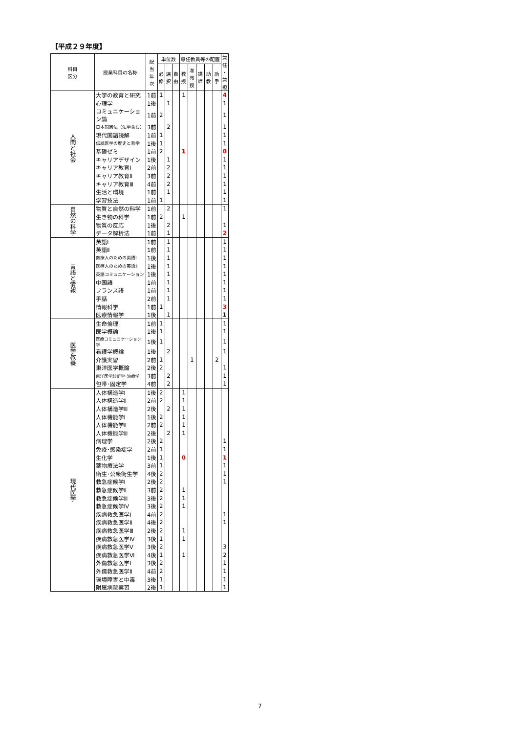【平成２９年度】
| 科目 区分 | 授業科目の名称 | 配 当 年 次 | 単位数 | | | 専任教員等の配置 | | | | | 兼 任 ・ 兼 担 |
| --- | --- | --- | --- | --- | --- | --- | --- | --- | --- | --- | --- |
| | | | 必 修 | 選 択 | 自 由 | 教 授 | 准 教 授 | 講 師 | 助 教 | 助 手 | |
| 人間と社会 | 大学の教育と研究 | 1前 | 1 | | | 1 | | | | | 4 |
| | 心理学 | 1後 | | 1 | | | | | | | 1 |
| | コミュニケーション論 | 1前 | 2 | | | | | | | | 1 |
| | 日本国憲法（法学含む） | 3前 | | 2 | | | | | | | 1 |
| | 現代国語読解 | 1前 | 1 | | | | | | | | 1 |
| | 伝統医学の歴史と哲学 | 1後 | 1 | | | | | | | | 1 |
| | 基礎ゼミ | 1前 | 2 | | | 1 | | | | | 0 |
| | キャリアデザイン | 1後 | | 1 | | | | | | | 1 |
| | キャリア教育Ⅰ | 2前 | | 2 | | | | | | | 1 |
| | キャリア教育Ⅱ | 3前 | | 2 | | | | | | | 1 |
| | キャリア教育Ⅲ | 4前 | | 2 | | | | | | | 1 |
| | 生活と環境 | 1前 | | 1 | | | | | | | 1 |
| | 学習技法 | 1前 | 1 | | | | | | | | 1 |
| 自然の科学 | 物質と自然の科学 | 1前 | | 2 | | | | | | | 1 |
| | 生き物の科学 | 1前 | 2 | | | 1 | | | | | |
| | 物質の反応 | 1後 | | 2 | | | | | | | 1 |
| | データ解析法 | 1前 | | 1 | | | | | | | 2 |
| 言語と情報 | 英語Ⅰ | 1前 | | 1 | | | | | | | 1 |
| | 英語Ⅱ | 1前 | | 1 | | | | | | | 1 |
| | 医療人のための英語Ⅰ | 1後 | | 1 | | | | | | | 1 |
| | 医療人のための英語Ⅱ | 1後 | | 1 | | | | | | | 1 |
| | 英語コミュニケーション | 1後 | | 1 | | | | | | | 1 |
| | 中国語 | 1前 | | 1 | | | | | | | 1 |
| | フランス語 | 1前 | | 1 | | | | | | | 1 |
| | 手話 | 2前 | | 1 | | | | | | | 1 |
| | 情報科学 | 1前 | 1 | | | | | | | | 3 |
| | 医療情報学 | 1後 | | 1 | | | | | | | 1 |
| 医学教養 | 生命倫理 | 1前 | 1 | | | | | | | | 1 |
| | 医学概論 | 1後 | 1 | | | | | | | | 1 |
| | 医療コミュニケーション学 | 1後 | 1 | | | | | | | | 1 |
| | 看護学概論 | 1後 | | 2 | | | | | | | 1 |
| | 介護実習 | 2前 | 1 | | | | 1 | | | 2 | |
| | 東洋医学概論 | 2後 | 2 | | | | | | | | 1 |
| | 東洋医学診断学･治療学 | 3前 | | 2 | | | | | | | 1 |
| | 包帯･固定学 | 4前 | | 2 | | | | | | | 1 |
| 現代医学 | 人体構造学Ⅰ | 1後 | 2 | | | 1 | | | | | |
| | 人体構造学Ⅱ | 2前 | 2 | | | 1 | | | | | |
| | 人体構造学Ⅲ | 2後 | | 2 | | 1 | | | | | |
| | 人体機能学Ⅰ | 1後 | 2 | | | 1 | | | | | |
| | 人体機能学Ⅱ | 2前 | 2 | | | 1 | | | | | |
| | 人体機能学Ⅲ | 2後 | | 2 | | 1 | | | | | |
| | 病理学 | 2後 | 2 | | | | | | | | 1 |
| | 免疫･感染症学 | 2前 | 1 | | | | | | | | 1 |
| | 生化学 | 1後 | 1 | | | 0 | | | | | 1 |
| | 薬物療法学 | 3前 | 1 | | | | | | | | 1 |
| | 衛生･公衆衛生学 | 4後 | 2 | | | | | | | | 1 |
| | 救急症候学Ⅰ | 2後 | 2 | | | | | | | | 1 |
| | 救急症候学Ⅱ | 3前 | 2 | | | 1 | | | | | |
| | 救急症候学Ⅲ | 3後 | 2 | | | 1 | | | | | |
| | 救急症候学Ⅳ | 3後 | 2 | | | 1 | | | | | |
| | 疾病救急医学Ⅰ | 4前 | 2 | | | | | | | | 1 |
| | 疾病救急医学Ⅱ | 4後 | 2 | | | | | | | | 1 |
| | 疾病救急医学Ⅲ | 2後 | 2 | | | 1 | | | | | |
| | 疾病救急医学Ⅳ | 3後 | 1 | | | 1 | | | | | |
| | 疾病救急医学Ⅴ | 3後 | 2 | | | | | | | | 3 |
| | 疾病救急医学Ⅵ | 4後 | 1 | | | 1 | | | | | 2 |
| | 外傷救急医学Ⅰ | 3後 | 2 | | | | | | | | 1 |
| | 外傷救急医学Ⅱ | 4前 | 2 | | | | | | | | 1 |
| | 環境障害と中毒 | 3後 | 1 | | | | | | | | 1 |
| | 附属病院実習 | 2後 | 1 | | | | | | | | 1 |
7